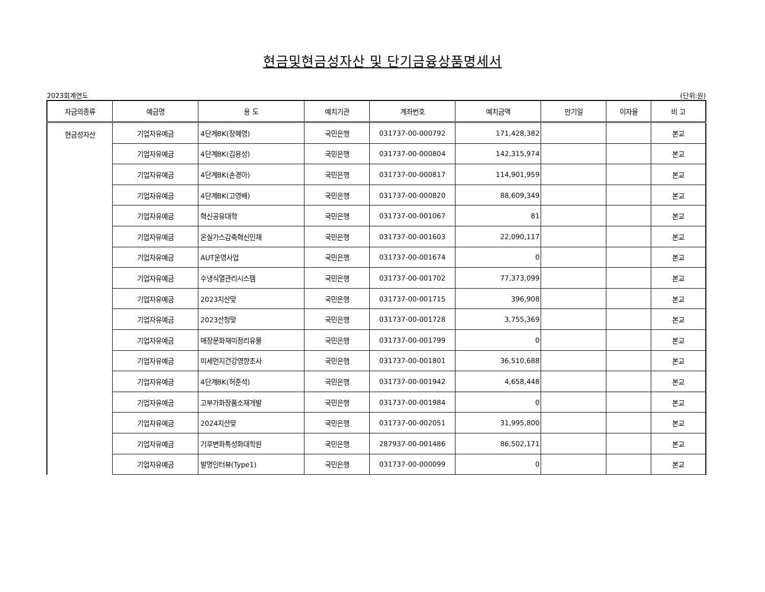현금및현금성자산 및 단기금융상품명세서
2023회계연도 (단위:원)
| 자금의종류 | 예금명 | 용 도 | 예치기관 | 계좌번호 | 예치금액 | 만기일 | 이자율 | 비 고 |
| --- | --- | --- | --- | --- | --- | --- | --- | --- |
| 현금성자산 | 기업자유예금 | 4단계BK(장혜영) | 국민은행 | 031737-00-000792 | 171,428,382 | | | 본교 |
| | 기업자유예금 | 4단계BK(김용성) | 국민은행 | 031737-00-000804 | 142,315,974 | | | 본교 |
| | 기업자유예금 | 4단계BK(손경아) | 국민은행 | 031737-00-000817 | 114,901,959 | | | 본교 |
| | 기업자유예금 | 4단계BK(고영배) | 국민은행 | 031737-00-000820 | 88,609,349 | | | 본교 |
| | 기업자유예금 | 혁신공유대학 | 국민은행 | 031737-00-001067 | 81 | | | 본교 |
| | 기업자유예금 | 온실가스감축혁신인재 | 국민은행 | 031737-00-001603 | 22,090,117 | | | 본교 |
| | 기업자유예금 | AUT운영사업 | 국민은행 | 031737-00-001674 | 0 | | | 본교 |
| | 기업자유예금 | 수냉식열관리시스템 | 국민은행 | 031737-00-001702 | 77,373,099 | | | 본교 |
| | 기업자유예금 | 2023지산맞 | 국민은행 | 031737-00-001715 | 396,908 | | | 본교 |
| | 기업자유예금 | 2023산청맞 | 국민은행 | 031737-00-001728 | 3,755,369 | | | 본교 |
| | 기업자유예금 | 매장문화재미정리유물 | 국민은행 | 031737-00-001799 | 0 | | | 본교 |
| | 기업자유예금 | 미세먼지건강영향조사 | 국민은행 | 031737-00-001801 | 36,510,688 | | | 본교 |
| | 기업자유예금 | 4단계BK(허준석) | 국민은행 | 031737-00-001942 | 4,658,448 | | | 본교 |
| | 기업자유예금 | 고부가화장품소재개발 | 국민은행 | 031737-00-001984 | 0 | | | 본교 |
| | 기업자유예금 | 2024지산맞 | 국민은행 | 031737-00-002051 | 31,995,800 | | | 본교 |
| | 기업자유예금 | 기후변화특성화대학원 | 국민은행 | 287937-00-001486 | 86,502,171 | | | 본교 |
| | 기업자유예금 | 발명인터뷰(Type1) | 국민은행 | 031737-00-000099 | 0 | | | 본교 |